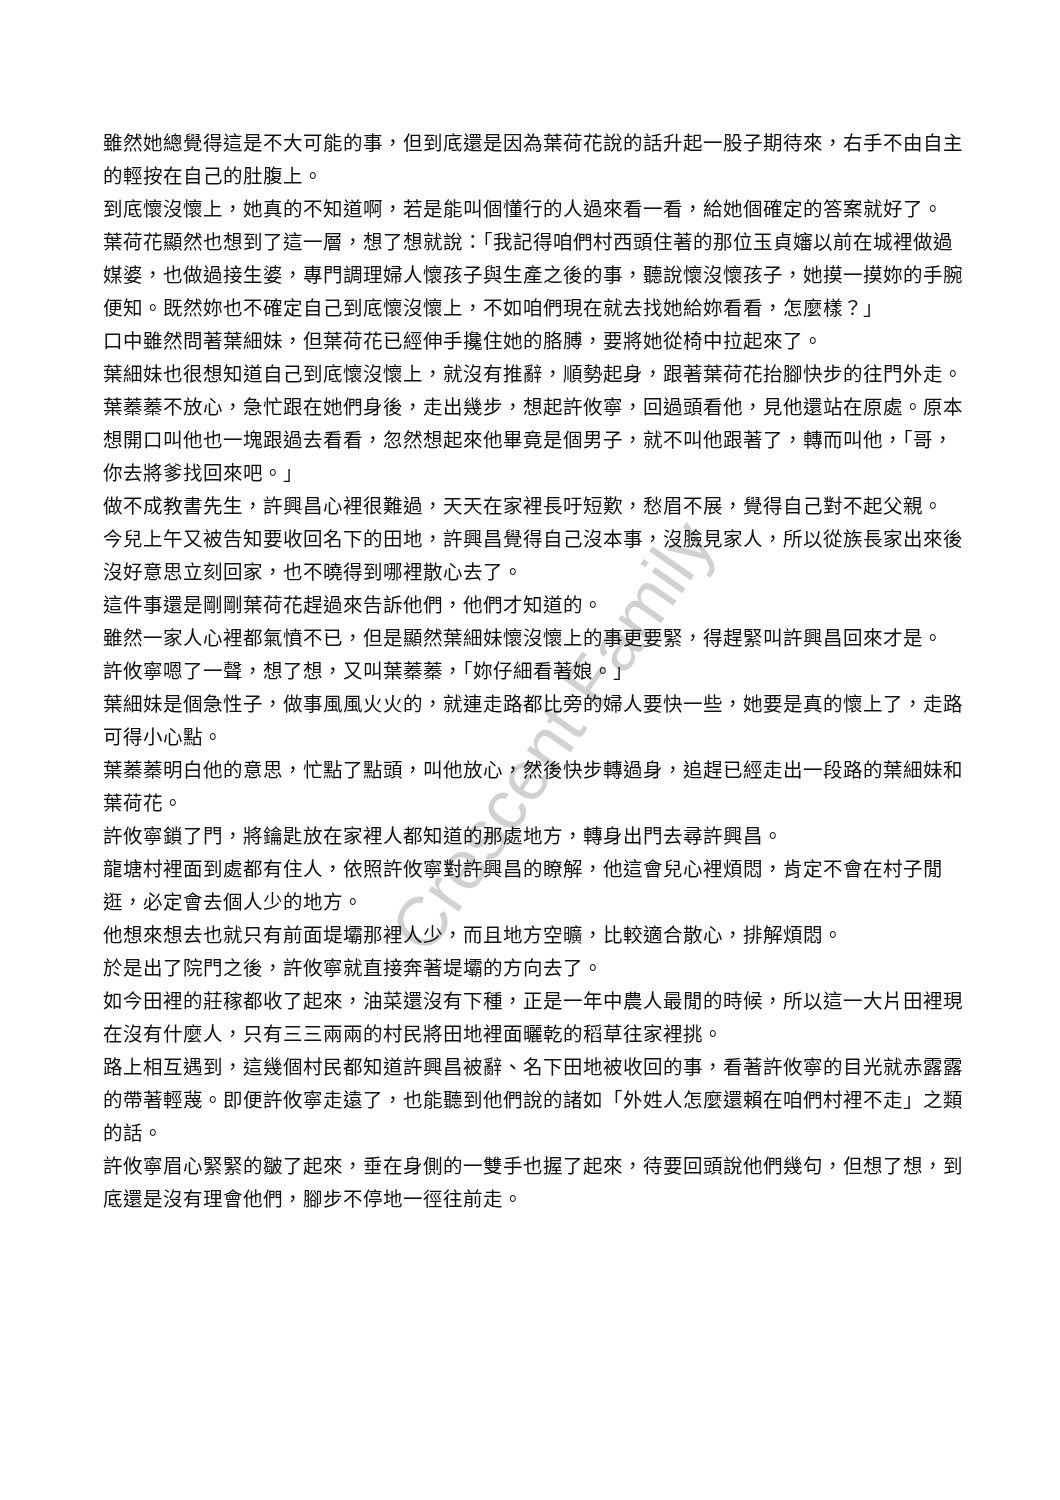雖然她總覺得這是不大可能的事，但到底還是因為葉荷花說的話升起一股子期待來，右手不由自主的輕按在自己的肚腹上。
到底懷沒懷上，她真的不知道啊，若是能叫個懂行的人過來看一看，給她個確定的答案就好了。
葉荷花顯然也想到了這一層，想了想就說：「我記得咱們村西頭住著的那位玉貞嬸以前在城裡做過媒婆，也做過接生婆，專門調理婦人懷孩子與生產之後的事，聽說懷沒懷孩子，她摸一摸妳的手腕便知。既然妳也不確定自己到底懷沒懷上，不如咱們現在就去找她給妳看看，怎麼樣？」
口中雖然問著葉細妹，但葉荷花已經伸手攙住她的胳膊，要將她從椅中拉起來了。
葉細妹也很想知道自己到底懷沒懷上，就沒有推辭，順勢起身，跟著葉荷花抬腳快步的往門外走。
葉蓁蓁不放心，急忙跟在她們身後，走出幾步，想起許攸寧，回過頭看他，見他還站在原處。原本想開口叫他也一塊跟過去看看，忽然想起來他畢竟是個男子，就不叫他跟著了，轉而叫他，「哥，你去將爹找回來吧。」
做不成教書先生，許興昌心裡很難過，天天在家裡長吁短歎，愁眉不展，覺得自己對不起父親。
今兒上午又被告知要收回名下的田地，許興昌覺得自己沒本事，沒臉見家人，所以從族長家出來後沒好意思立刻回家，也不曉得到哪裡散心去了。
這件事還是剛剛葉荷花趕過來告訴他們，他們才知道的。
雖然一家人心裡都氣憤不已，但是顯然葉細妹懷沒懷上的事更要緊，得趕緊叫許興昌回來才是。
許攸寧嗯了一聲，想了想，又叫葉蓁蓁，「妳仔細看著娘。」
葉細妹是個急性子，做事風風火火的，就連走路都比旁的婦人要快一些，她要是真的懷上了，走路可得小心點。
葉蓁蓁明白他的意思，忙點了點頭，叫他放心，然後快步轉過身，追趕已經走出一段路的葉細妹和葉荷花。
許攸寧鎖了門，將鑰匙放在家裡人都知道的那處地方，轉身出門去尋許興昌。
龍塘村裡面到處都有住人，依照許攸寧對許興昌的瞭解，他這會兒心裡煩悶，肯定不會在村子閒逛，必定會去個人少的地方。
他想來想去也就只有前面堤壩那裡人少，而且地方空曠，比較適合散心，排解煩悶。
於是出了院門之後，許攸寧就直接奔著堤壩的方向去了。
如今田裡的莊稼都收了起來，油菜還沒有下種，正是一年中農人最閒的時候，所以這一大片田裡現在沒有什麼人，只有三三兩兩的村民將田地裡面曬乾的稻草往家裡挑。
路上相互遇到，這幾個村民都知道許興昌被辭、名下田地被收回的事，看著許攸寧的目光就赤露露的帶著輕蔑。即便許攸寧走遠了，也能聽到他們說的諸如「外姓人怎麼還賴在咱們村裡不走」之類的話。
許攸寧眉心緊緊的皺了起來，垂在身側的一雙手也握了起來，待要回頭說他們幾句，但想了想，到底還是沒有理會他們，腳步不停地一徑往前走。
Crescent Family